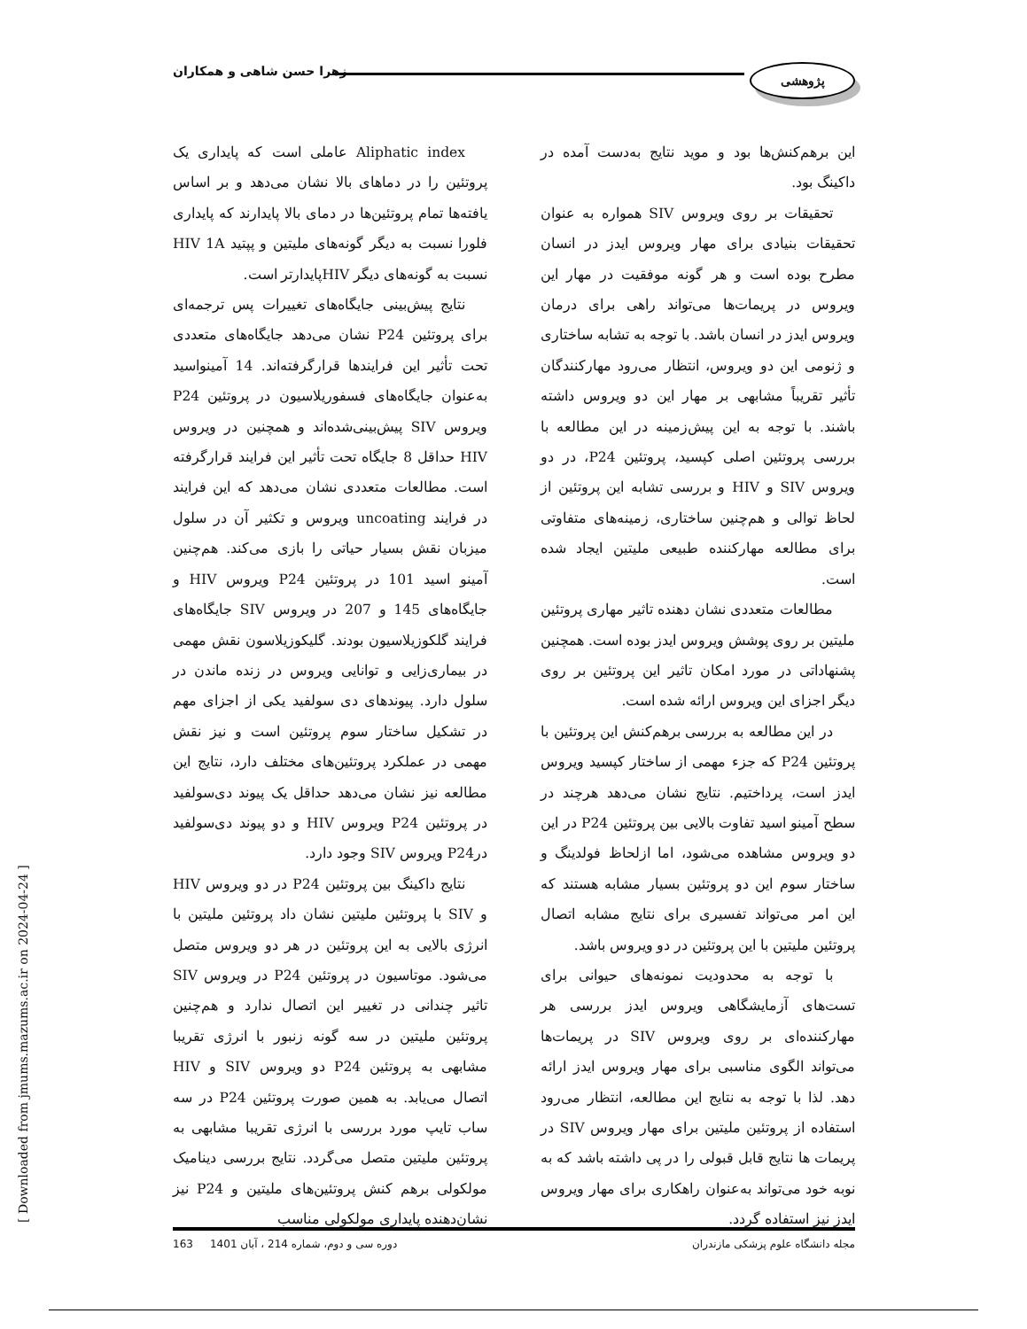پژوهشی زهرا حسن شاهی و همکاران
Aliphatic index عاملی است که پایداری یک پروتئین را در دماهای بالا نشان می‌دهد و بر اساس یافته‌ها تمام پروتئین‌ها در دمای بالا پایدارند که پایداری فلورا نسبت به دیگر گونه‌های ملیتین و پپتید HIV 1A نسبت به گونه‌های دیگر HIVپایدارتر است.
نتایج پیش‌بینی جایگاه‌های تغییرات پس ترجمه‌ای برای پروتئین P24 نشان می‌دهد جایگاه‌های متعددی تحت تأثیر این فرایندها قرارگرفته‌اند. 14 آمینواسید به‌عنوان جایگاه‌های فسفوریلاسیون در پروتئین P24 ویروس SIV پیش‌بینی‌شده‌اند و همچنین در ویروس HIV حداقل 8 جایگاه تحت تأثیر این فرایند قرارگرفته است. مطالعات متعددی نشان می‌دهد که این فرایند در فرایند uncoating ویروس و تکثیر آن در سلول میزبان نقش بسیار حیاتی را بازی می‌کند. هم‌چنین آمینو اسید 101 در پروتئین P24 ویروس HIV و جایگاه‌های 145 و 207 در ویروس SIV جایگاه‌های فرایند گلکوزیلاسیون بودند. گلیکوزیلاسون نقش مهمی در بیماری‌زایی و توانایی ویروس در زنده ماندن در سلول دارد. پیوندهای دی سولفید یکی از اجزای مهم در تشکیل ساختار سوم پروتئین است و نیز نقش مهمی در عملکرد پروتئین‌های مختلف دارد، نتایج این مطالعه نیز نشان می‌دهد حداقل یک پیوند دی‌سولفید در پروتئین P24 ویروس HIV و دو پیوند دی‌سولفید درP24 ویروس SIV وجود دارد.
نتایج داکینگ بین پروتئین P24 در دو ویروس HIV و SIV با پروتئین ملیتین نشان داد پروتئین ملیتین با انرژی بالایی به این پروتئین در هر دو ویروس متصل می‌شود. موتاسیون در پروتئین P24 در ویروس SIV تاثیر چندانی در تغییر این اتصال ندارد و هم‌چنین پروتئین ملیتین در سه گونه زنبور با انرژی تقریبا مشابهی به پروتئین P24 دو ویروس SIV و HIV اتصال می‌یابد. به همین صورت پروتئین P24 در سه ساب تایپ مورد بررسی با انرژی تقریبا مشابهی به پروتئین ملیتین متصل می‌گردد. نتایج بررسی دینامیک مولکولی برهم کنش پروتئین‌های ملیتین و P24 نیز نشان‌دهنده پایداری مولکولی مناسب
این برهم‌کنش‌ها بود و موید نتایج به‌دست آمده در داکینگ بود.
تحقیقات بر روی ویروس SIV همواره به عنوان تحقیقات بنیادی برای مهار ویروس ایدز در انسان مطرح بوده است و هر گونه موفقیت در مهار این ویروس در پریمات‌ها می‌تواند راهی برای درمان ویروس ایدز در انسان باشد. با توجه به تشابه ساختاری و ژنومی این دو ویروس، انتظار می‌رود مهارکنندگان تأثیر تقریباً مشابهی بر مهار این دو ویروس داشته باشند. با توجه به این پیش‌زمینه در این مطالعه با بررسی پروتئین اصلی کپسید، پروتئین P24، در دو ویروس SIV و HIV و بررسی تشابه این پروتئین از لحاظ توالی و هم‌چنین ساختاری، زمینه‌های متفاوتی برای مطالعه مهارکننده طبیعی ملیتین ایجاد شده است.
مطالعات متعددی نشان دهنده تاثیر مهاری پروتئین ملیتین بر روی پوشش ویروس ایدز بوده است. همچنین پشنهاداتی در مورد امکان تاثیر این پروتئین بر روی دیگر اجزای این ویروس ارائه شده است.
در این مطالعه به بررسی برهم‌کنش این پروتئین با پروتئین P24 که جزء مهمی از ساختار کپسید ویروس ایدز است، پرداختیم. نتایج نشان می‌دهد هرچند در سطح آمینو اسید تفاوت بالایی بین پروتئین P24 در این دو ویروس مشاهده می‌شود، اما ازلحاظ فولدینگ و ساختار سوم این دو پروتئین بسیار مشابه هستند که این امر می‌تواند تفسیری برای نتایج مشابه اتصال پروتئین ملیتین با این پروتئین در دو ویروس باشد.
با توجه به محدودیت نمونه‌های حیوانی برای تست‌های آزمایشگاهی ویروس ایدز بررسی هر مهارکننده‌ای بر روی ویروس SIV در پریمات‌ها می‌تواند الگوی مناسبی برای مهار ویروس ایدز ارائه دهد. لذا با توجه به نتایج این مطالعه، انتظار می‌رود استفاده از پروتئین ملیتین برای مهار ویروس SIV در پریمات ها نتایج قابل قبولی را در پی داشته باشد که به نوبه خود می‌تواند به‌عنوان راهکاری برای مهار ویروس ایدز نیز استفاده گردد.
مجله دانشگاه علوم پزشکی مازندران دوره سی و دوم، شماره 214 ، آبان 1401 163
[ Downloaded from jmums.mazums.ac.ir on 2024-04-24 ]